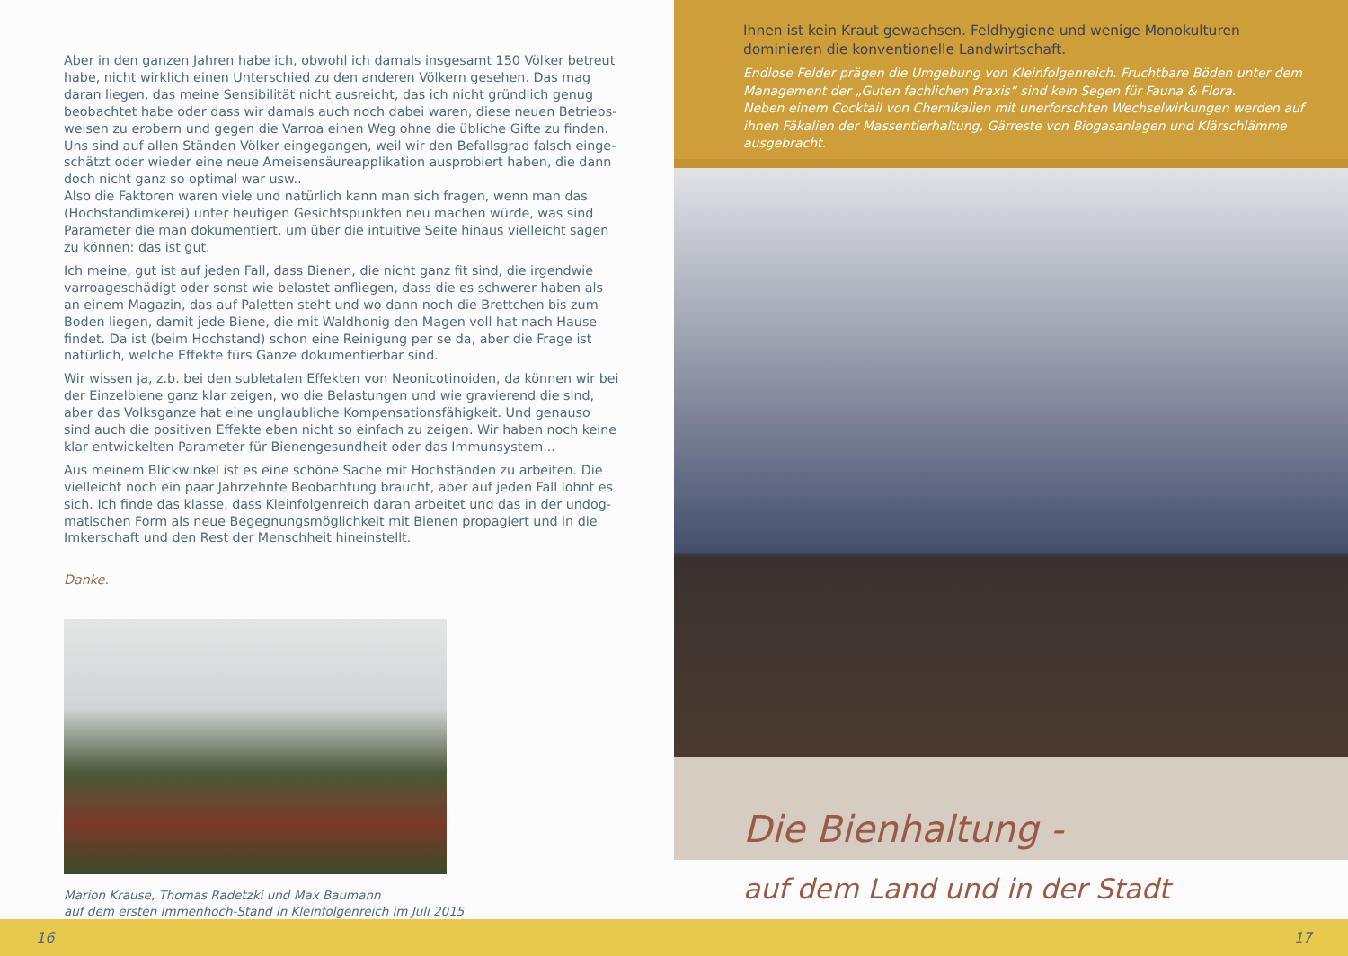Aber in den ganzen Jahren habe ich, obwohl ich damals insgesamt 150 Völker betreut habe, nicht wirklich einen Unterschied zu den anderen Völkern gesehen. Das mag daran liegen, das meine Sensibilität nicht ausreicht, das ich nicht gründlich genug beobachtet habe oder dass wir damals auch noch dabei waren, diese neuen Betriebs­weisen zu erobern und gegen die Varroa einen Weg ohne die übliche Gifte zu finden. Uns sind auf allen Ständen Völker eingegangen, weil wir den Befallsgrad falsch einge­schätzt oder wieder eine neue Ameisensäureapplikation ausprobiert haben, die dann doch nicht ganz so optimal war usw..
Also die Faktoren waren viele und natürlich kann man sich fragen, wenn man das (Hochstandimkerei) unter heutigen Gesichtspunkten neu machen würde, was sind Parameter die man dokumentiert, um über die intuitive Seite hinaus vielleicht sagen zu können: das ist gut.
Ich meine, gut ist auf jeden Fall, dass Bienen, die nicht ganz fit sind, die irgendwie varroageschädigt oder sonst wie belastet anfliegen, dass die es schwerer haben als an einem Magazin, das auf Paletten steht und wo dann noch die Brettchen bis zum Boden liegen, damit jede Biene, die mit Waldhonig den Magen voll hat nach Hause findet. Da ist (beim Hochstand) schon eine Reinigung per se da, aber die Frage ist natürlich, welche Effekte fürs Ganze dokumentierbar sind.
Wir wissen ja, z.b. bei den subletalen Effekten von Neonicotinoiden, da können wir bei der Einzelbiene ganz klar zeigen, wo die Belastungen und wie gravierend die sind, aber das Volksganze hat eine unglaubliche Kompensationsfähigkeit. Und genauso sind auch die positiven Effekte eben nicht so einfach zu zeigen. Wir haben noch keine klar entwickelten Parameter für Bienengesundheit oder das Immunsystem...
Aus meinem Blickwinkel ist es eine schöne Sache mit Hochständen zu arbeiten. Die vielleicht noch ein paar Jahrzehnte Beobachtung braucht, aber auf jeden Fall lohnt es sich. Ich finde das klasse, dass Kleinfolgenreich daran arbeitet und das in der undog­matischen Form als neue Begegnungsmöglichkeit mit Bienen propagiert und in die Imkerschaft und den Rest der Menschheit hineinstellt.
Danke.
Marion Krause, Thomas Radetzki und Max Baumann
auf dem ersten Immenhoch-Stand in Kleinfolgenreich im Juli 2015
Ihnen ist kein Kraut gewachsen. Feldhygiene und wenige Monokulturen dominieren die konventionelle Landwirtschaft.
Endlose Felder prägen die Umgebung von Kleinfolgenreich. Fruchtbare Böden unter dem Management der „Guten fachlichen Praxis“ sind kein Segen für Fauna & Flora.
Neben einem Cocktail von Chemikalien mit unerforschten Wechselwirkungen werden auf ihnen Fäkalien der Massentierhaltung, Gärreste von Biogasanlagen und Klärschlämme ausgebracht.
Die Bienhaltung -
auf dem Land und in der Stadt
16 17